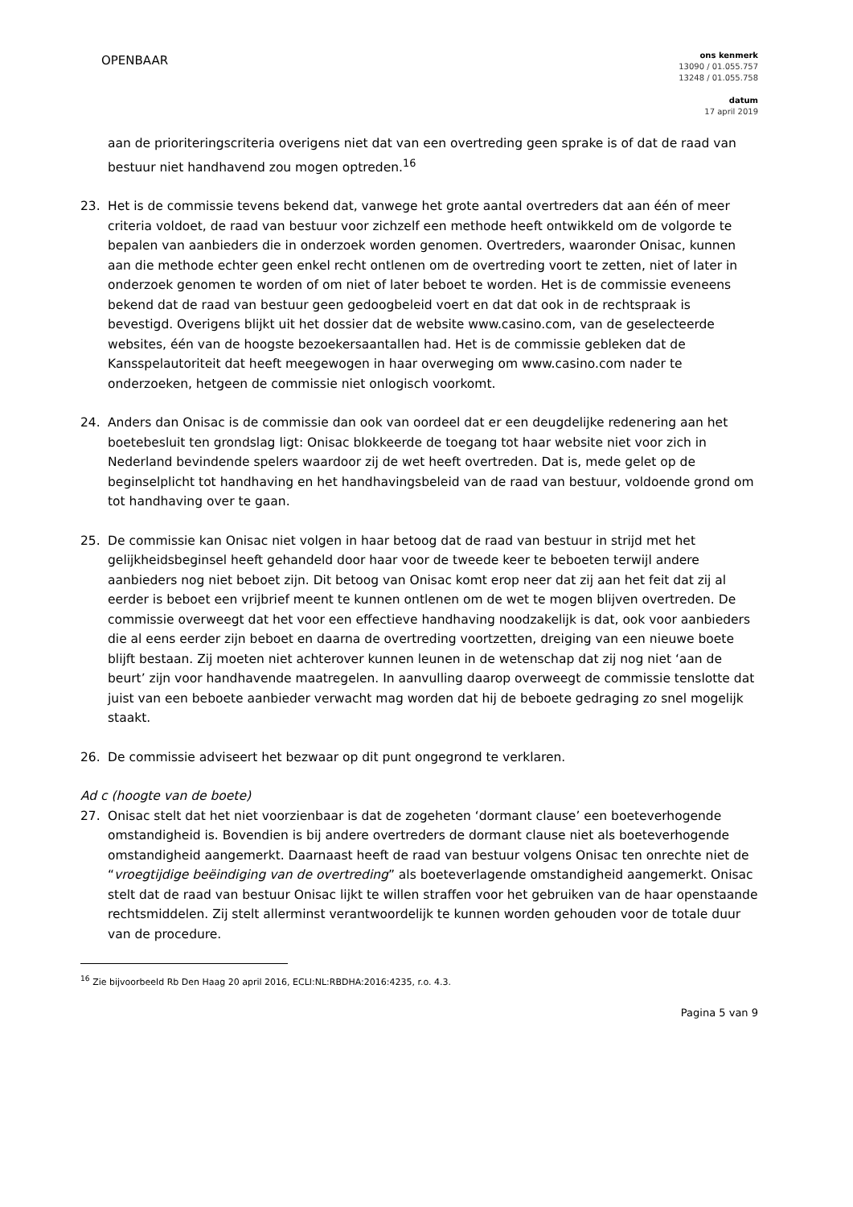OPENBAAR
ons kenmerk
13090 / 01.055.757
13248 / 01.055.758
datum
17 april 2019
aan de prioriteringscriteria overigens niet dat van een overtreding geen sprake is of dat de raad van bestuur niet handhavend zou mogen optreden.<sup>16</sup>
23. Het is de commissie tevens bekend dat, vanwege het grote aantal overtreders dat aan één of meer criteria voldoet, de raad van bestuur voor zichzelf een methode heeft ontwikkeld om de volgorde te bepalen van aanbieders die in onderzoek worden genomen. Overtreders, waaronder Onisac, kunnen aan die methode echter geen enkel recht ontlenen om de overtreding voort te zetten, niet of later in onderzoek genomen te worden of om niet of later beboet te worden. Het is de commissie eveneens bekend dat de raad van bestuur geen gedoogbeleid voert en dat dat ook in de rechtspraak is bevestigd. Overigens blijkt uit het dossier dat de website www.casino.com, van de geselecteerde websites, één van de hoogste bezoekersaantallen had. Het is de commissie gebleken dat de Kansspelautoriteit dat heeft meegewogen in haar overweging om www.casino.com nader te onderzoeken, hetgeen de commissie niet onlogisch voorkomt.
24. Anders dan Onisac is de commissie dan ook van oordeel dat er een deugdelijke redenering aan het boetebesluit ten grondslag ligt: Onisac blokkeerde de toegang tot haar website niet voor zich in Nederland bevindende spelers waardoor zij de wet heeft overtreden. Dat is, mede gelet op de beginselplicht tot handhaving en het handhavingsbeleid van de raad van bestuur, voldoende grond om tot handhaving over te gaan.
25. De commissie kan Onisac niet volgen in haar betoog dat de raad van bestuur in strijd met het gelijkheidsbeginsel heeft gehandeld door haar voor de tweede keer te beboeten terwijl andere aanbieders nog niet beboet zijn. Dit betoog van Onisac komt erop neer dat zij aan het feit dat zij al eerder is beboet een vrijbrief meent te kunnen ontlenen om de wet te mogen blijven overtreden. De commissie overweegt dat het voor een effectieve handhaving noodzakelijk is dat, ook voor aanbieders die al eens eerder zijn beboet en daarna de overtreding voortzetten, dreiging van een nieuwe boete blijft bestaan. Zij moeten niet achterover kunnen leunen in de wetenschap dat zij nog niet ‘aan de beurt’ zijn voor handhavende maatregelen. In aanvulling daarop overweegt de commissie tenslotte dat juist van een beboete aanbieder verwacht mag worden dat hij de beboete gedraging zo snel mogelijk staakt.
26. De commissie adviseert het bezwaar op dit punt ongegrond te verklaren.
Ad c (hoogte van de boete)
27. Onisac stelt dat het niet voorzienbaar is dat de zogeheten ‘dormant clause’ een boeteverhogende omstandigheid is. Bovendien is bij andere overtreders de dormant clause niet als boeteverhogende omstandigheid aangemerkt. Daarnaast heeft de raad van bestuur volgens Onisac ten onrechte niet de “vroegtijdige beëindiging van de overtreding” als boeteverlagende omstandigheid aangemerkt. Onisac stelt dat de raad van bestuur Onisac lijkt te willen straffen voor het gebruiken van de haar openstaande rechtsmiddelen. Zij stelt allerminst verantwoordelijk te kunnen worden gehouden voor de totale duur van de procedure.
<sup>16</sup> Zie bijvoorbeeld Rb Den Haag 20 april 2016, ECLI:NL:RBDHA:2016:4235, r.o. 4.3.
Pagina 5 van 9